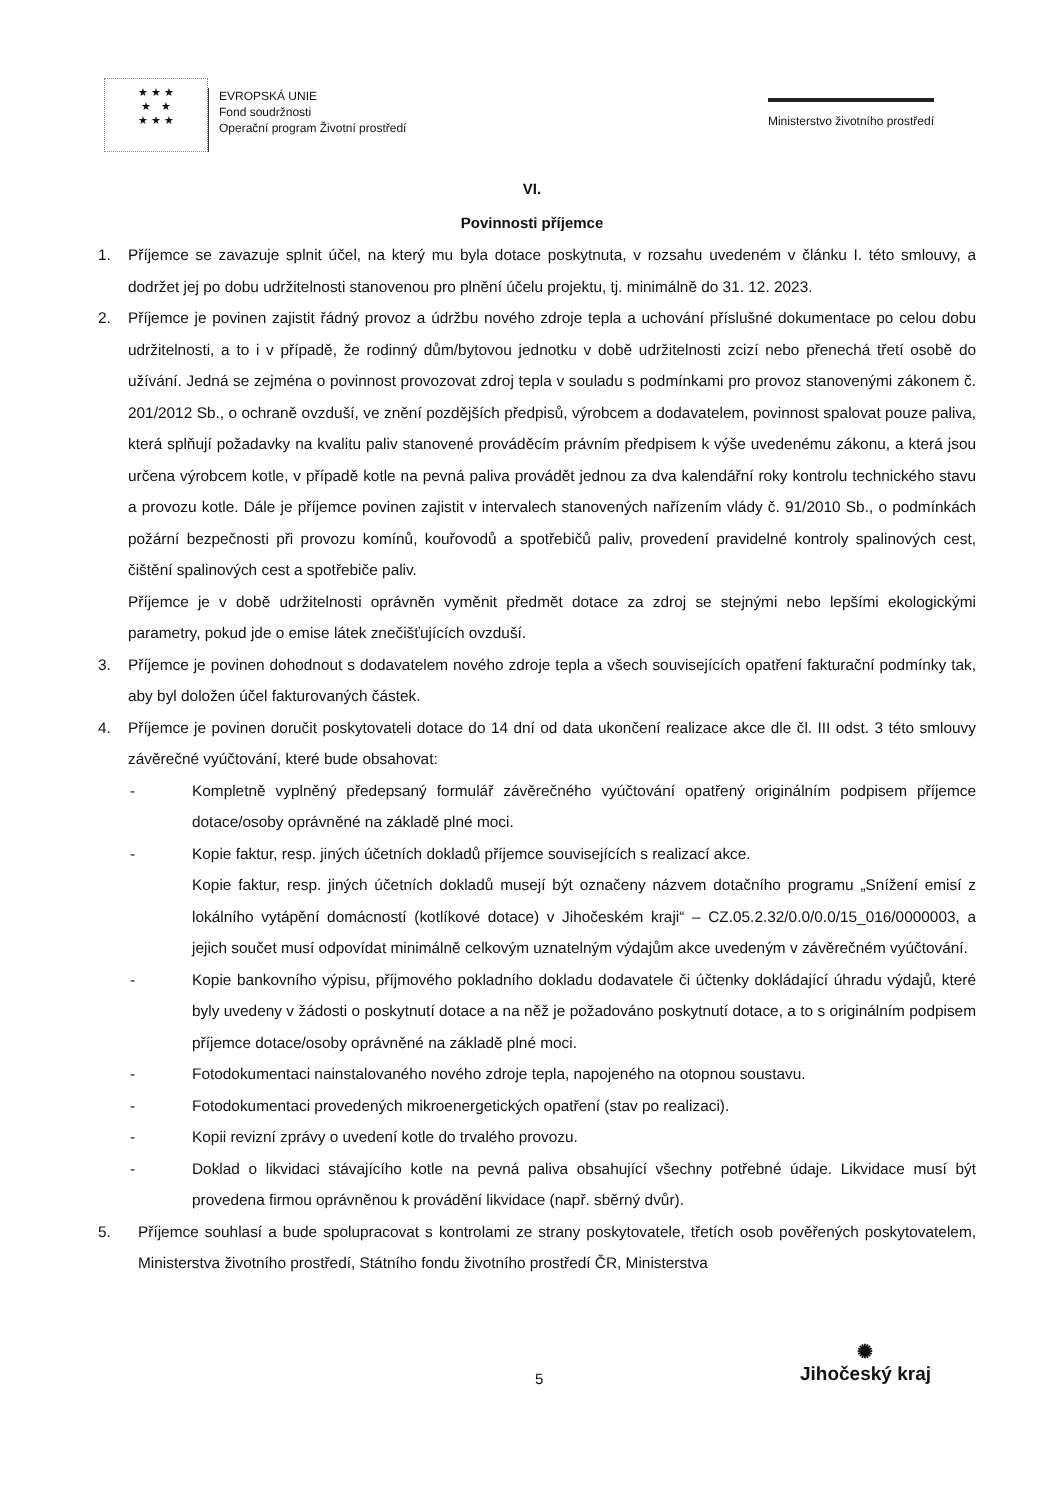★ ★ ★
★ ★
★ ★ ★
EVROPSKÁ UNIE
Fond soudržnosti
Operační program Životní prostředí
Ministerstvo životního prostředí
VI.
Povinnosti příjemce
1. Příjemce se zavazuje splnit účel, na který mu byla dotace poskytnuta, v rozsahu uvedeném v článku I. této smlouvy, a dodržet jej po dobu udržitelnosti stanovenou pro plnění účelu projektu, tj. minimálně do 31. 12. 2023.
2. Příjemce je povinen zajistit řádný provoz a údržbu nového zdroje tepla a uchování příslušné dokumentace po celou dobu udržitelnosti, a to i v případě, že rodinný dům/bytovou jednotku v době udržitelnosti zcizí nebo přenechá třetí osobě do užívání. Jedná se zejména o povinnost provozovat zdroj tepla v souladu s podmínkami pro provoz stanovenými zákonem č. 201/2012 Sb., o ochraně ovzduší, ve znění pozdějších předpisů, výrobcem a dodavatelem, povinnost spalovat pouze paliva, která splňují požadavky na kvalitu paliv stanovené prováděcím právním předpisem k výše uvedenému zákonu, a která jsou určena výrobcem kotle, v případě kotle na pevná paliva provádět jednou za dva kalendářní roky kontrolu technického stavu a provozu kotle. Dále je příjemce povinen zajistit v intervalech stanovených nařízením vlády č. 91/2010 Sb., o podmínkách požární bezpečnosti při provozu komínů, kouřovodů a spotřebičů paliv, provedení pravidelné kontroly spalinových cest, čištění spalinových cest a spotřebiče paliv.
Příjemce je v době udržitelnosti oprávněn vyměnit předmět dotace za zdroj se stejnými nebo lepšími ekologickými parametry, pokud jde o emise látek znečišťujících ovzduší.
3. Příjemce je povinen dohodnout s dodavatelem nového zdroje tepla a všech souvisejících opatření fakturační podmínky tak, aby byl doložen účel fakturovaných částek.
4. Příjemce je povinen doručit poskytovateli dotace do 14 dní od data ukončení realizace akce dle čl. III odst. 3 této smlouvy závěrečné vyúčtování, které bude obsahovat:
- Kompletně vyplněný předepsaný formulář závěrečného vyúčtování opatřený originálním podpisem příjemce dotace/osoby oprávněné na základě plné moci.
- Kopie faktur, resp. jiných účetních dokladů příjemce souvisejících s realizací akce.
Kopie faktur, resp. jiných účetních dokladů musejí být označeny názvem dotačního programu „Snížení emisí z lokálního vytápění domácností (kotlíkové dotace) v Jihočeském kraji“ – CZ.05.2.32/0.0/0.0/15_016/0000003, a jejich součet musí odpovídat minimálně celkovým uznatelným výdajům akce uvedeným v závěrečném vyúčtování.
- Kopie bankovního výpisu, příjmového pokladního dokladu dodavatele či účtenky dokládající úhradu výdajů, které byly uvedeny v žádosti o poskytnutí dotace a na něž je požadováno poskytnutí dotace, a to s originálním podpisem příjemce dotace/osoby oprávněné na základě plné moci.
- Fotodokumentaci nainstalovaného nového zdroje tepla, napojeného na otopnou soustavu.
- Fotodokumentaci provedených mikroenergetických opatření (stav po realizaci).
- Kopii revizní zprávy o uvedení kotle do trvalého provozu.
- Doklad o likvidaci stávajícího kotle na pevná paliva obsahující všechny potřebné údaje. Likvidace musí být provedena firmou oprávněnou k provádění likvidace (např. sběrný dvůr).
5. Příjemce souhlasí a bude spolupracovat s kontrolami ze strany poskytovatele, třetích osob pověřených poskytovatelem, Ministerstva životního prostředí, Státního fondu životního prostředí ČR, Ministerstva
5
✺
Jihočeský kraj